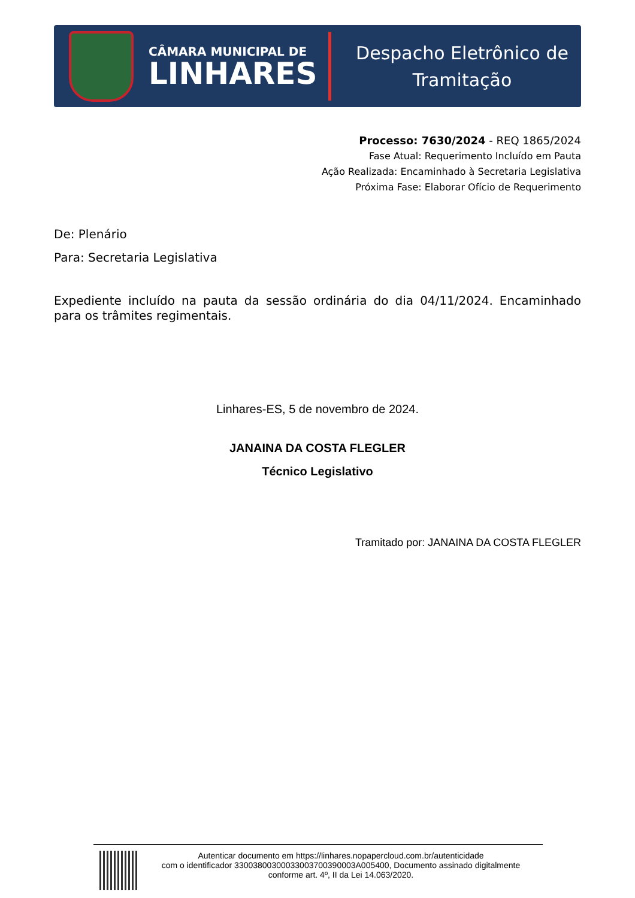CÂMARA MUNICIPAL DE
LINHARES
Despacho Eletrônico de
Tramitação
Processo: 7630/2024 - REQ 1865/2024
Fase Atual: Requerimento Incluído em Pauta
Ação Realizada: Encaminhado à Secretaria Legislativa
Próxima Fase: Elaborar Ofício de Requerimento
De: Plenário
Para: Secretaria Legislativa
Expediente incluído na pauta da sessão ordinária do dia 04/11/2024. Encaminhado para os trâmites regimentais.
Linhares-ES, 5 de novembro de 2024.
JANAINA DA COSTA FLEGLER
Técnico Legislativo
Tramitado por: JANAINA DA COSTA FLEGLER
Autenticar documento em https://linhares.nopapercloud.com.br/autenticidade
com o identificador 33003800300033003700390003A005400, Documento assinado digitalmente
conforme art. 4º, II da Lei 14.063/2020.